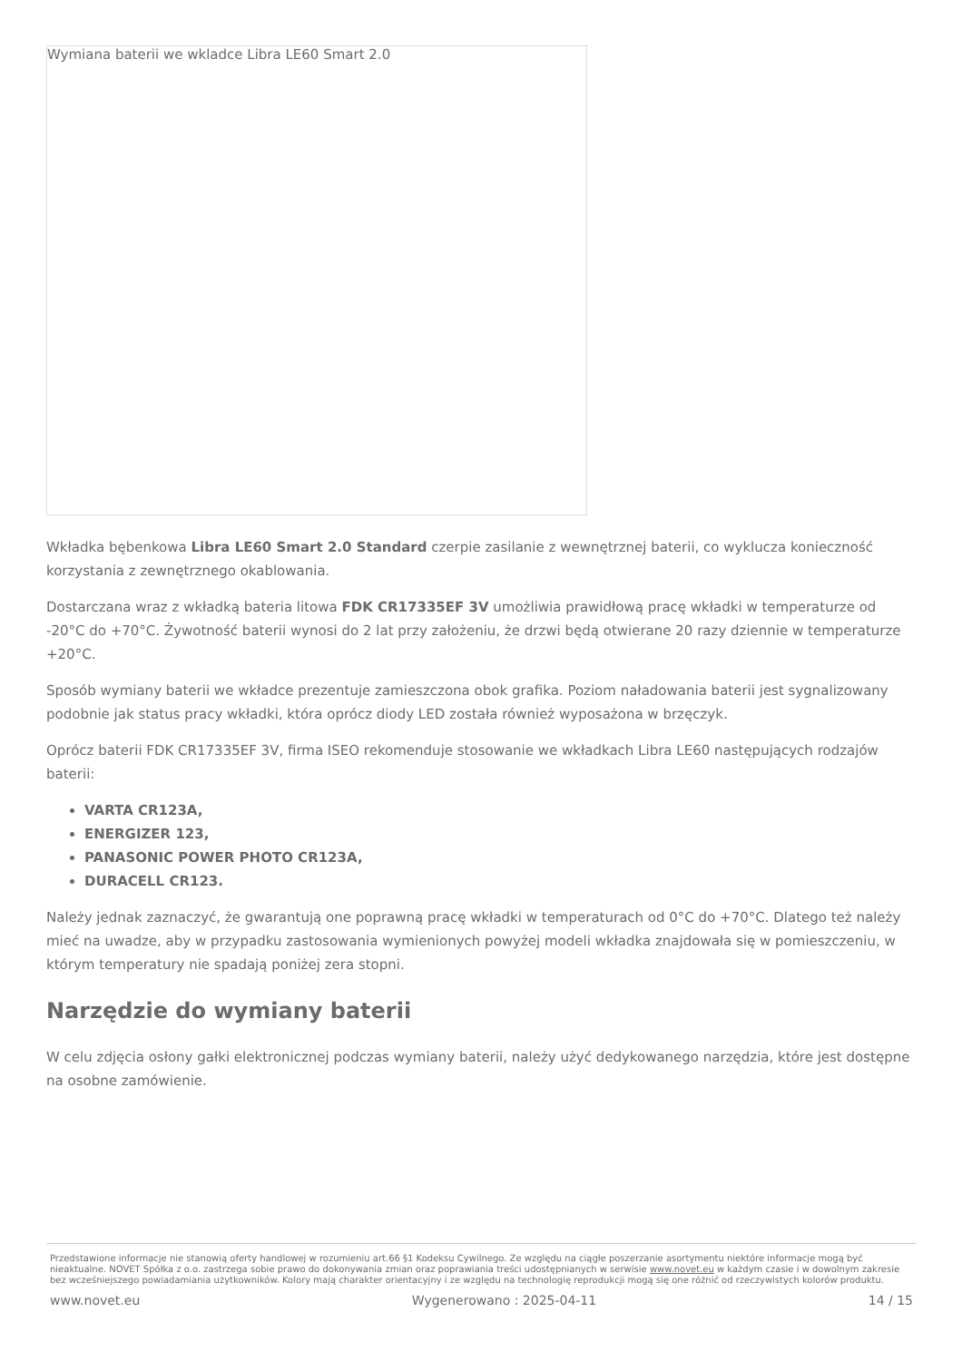Wymiana baterii we wkladce Libra LE60 Smart 2.0
Wkładka bębenkowa Libra LE60 Smart 2.0 Standard czerpie zasilanie z wewnętrznej baterii, co wyklucza konieczność korzystania z zewnętrznego okablowania.
Dostarczana wraz z wkładką bateria litowa FDK CR17335EF 3V umożliwia prawidłową pracę wkładki w temperaturze od -20°C do +70°C. Żywotność baterii wynosi do 2 lat przy założeniu, że drzwi będą otwierane 20 razy dziennie w temperaturze +20°C.
Sposób wymiany baterii we wkładce prezentuje zamieszczona obok grafika. Poziom naładowania baterii jest sygnalizowany podobnie jak status pracy wkładki, która oprócz diody LED została również wyposażona w brzęczyk.
Oprócz baterii FDK CR17335EF 3V, firma ISEO rekomenduje stosowanie we wkładkach Libra LE60 następujących rodzajów baterii:
VARTA CR123A,
ENERGIZER 123,
PANASONIC POWER PHOTO CR123A,
DURACELL CR123.
Należy jednak zaznaczyć, że gwarantują one poprawną pracę wkładki w temperaturach od 0°C do +70°C. Dlatego też należy mieć na uwadze, aby w przypadku zastosowania wymienionych powyżej modeli wkładka znajdowała się w pomieszczeniu, w którym temperatury nie spadają poniżej zera stopni.
Narzędzie do wymiany baterii
W celu zdjęcia osłony gałki elektronicznej podczas wymiany baterii, należy użyć dedykowanego narzędzia, które jest dostępne na osobne zamówienie.
Przedstawione informacje nie stanowią oferty handlowej w rozumieniu art.66 §1 Kodeksu Cywilnego. Ze względu na ciągłe poszerzanie asortymentu niektóre informacje mogą być nieaktualne. NOVET Spółka z o.o. zastrzega sobie prawo do dokonywania zmian oraz poprawiania treści udostępnianych w serwisie www.novet.eu w każdym czasie i w dowolnym zakresie bez wcześniejszego powiadamiania użytkowników. Kolory mają charakter orientacyjny i ze względu na technologię reprodukcji mogą się one różnić od rzeczywistych kolorów produktu.
www.novet.eu Wygenerowano : 2025-04-11 14 / 15